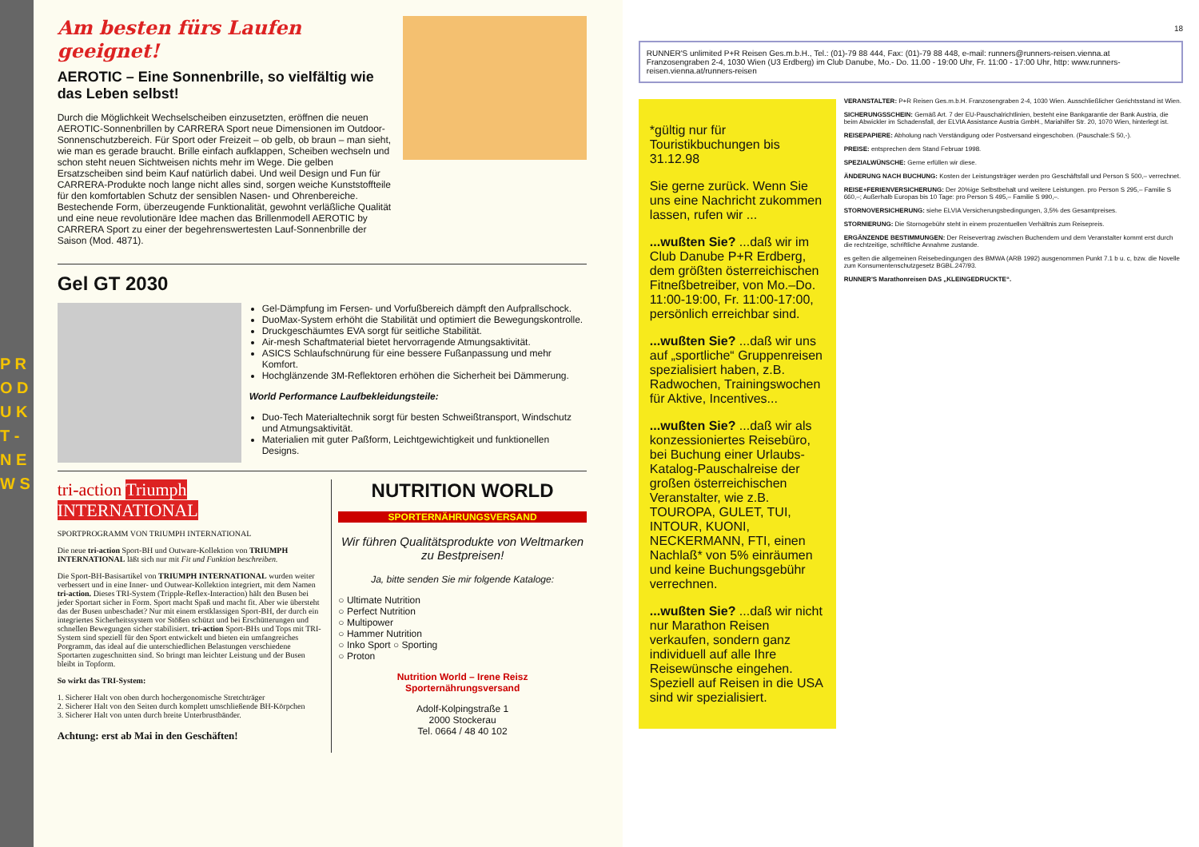P R O D U K T - N E W S
Am besten fürs Laufen geeignet!
AEROTIC – Eine Sonnenbrille, so vielfältig wie das Leben selbst!
Durch die Möglichkeit Wechselscheiben einzusetzten, eröffnen die neuen AEROTIC-Sonnenbrillen by CARRERA Sport neue Dimensionen im Outdoor-Sonnenschutzbereich. Für Sport oder Freizeit – ob gelb, ob braun – man sieht, wie man es gerade braucht. Brille einfach aufklappen, Scheiben wechseln und schon steht neuen Sichtweisen nichts mehr im Wege. Die gelben Ersatzscheiben sind beim Kauf natürlich dabei. Und weil Design und Fun für CARRERA-Produkte noch lange nicht alles sind, sorgen weiche Kunststoffteile für den komfortablen Schutz der sensiblen Nasen- und Ohrenbereiche. Bestechende Form, überzeugende Funktionalität, gewohnt verläßliche Qualität und eine neue revolutionäre Idee machen das Brillenmodell AEROTIC by CARRERA Sport zu einer der begehrenswertesten Lauf-Sonnenbrille der Saison (Mod. 4871).
Gel GT 2030
Gel-Dämpfung im Fersen- und Vorfußbereich dämpft den Aufprallschock.
DuoMax-System erhöht die Stabilität und optimiert die Bewegungskontrolle.
Druckgeschäumtes EVA sorgt für seitliche Stabilität.
Air-mesh Schaftmaterial bietet hervorragende Atmungsaktivität.
ASICS Schlaufschnürung für eine bessere Fußanpassung und mehr Komfort.
Hochglänzende 3M-Reflektoren erhöhen die Sicherheit bei Dämmerung.
World Performance Laufbekleidungsteile:
Duo-Tech Materialtechnik sorgt für besten Schweißtransport, Windschutz und Atmungsaktivität.
Materialien mit guter Paßform, Leichtgewichtigkeit und funktionellen Designs.
tri-action Triumph INTERNATIONAL
SPORTPROGRAMM VON TRIUMPH INTERNATIONAL
Die neue tri-action Sport-BH und Outware-Kollektion von TRIUMPH INTERNATIONAL läßt sich nur mit Fit und Funktion beschreiben.
Die Sport-BH-Basisartikel von TRIUMPH INTERNATIONAL wurden weiter verbessert und in eine Inner- und Outwear-Kollektion integriert, mit dem Namen tri-action. Dieses TRI-System (Tripple-Reflex-Interaction) hält den Busen bei jeder Sportart sicher in Form. Sport macht Spaß und macht fit. Aber wie übersteht das der Busen unbeschadet? Nur mit einem erstklassigen Sport-BH, der durch ein integriertes Sicherheitssystem vor Stößen schützt und bei Erschütterungen und schnellen Bewegungen sicher stabilisiert. tri-action Sport-BHs und Tops mit TRI-System sind speziell für den Sport entwickelt und bieten ein umfangreiches Porgramm, das ideal auf die unterschiedlichen Belastungen verschiedene Sportarten zugeschnitten sind. So bringt man leichter Leistung und der Busen bleibt in Topform.
So wirkt das TRI-System:
1. Sicherer Halt von oben durch hochergonomische Stretchträger
2. Sicherer Halt von den Seiten durch komplett umschließende BH-Körpchen
3. Sicherer Halt von unten durch breite Unterbrustbänder.
Achtung: erst ab Mai in den Geschäften!
NUTRITION WORLD
SPORTERNÄHRUNGSVERSAND
Wir führen Qualitätsprodukte von Weltmarken zu Bestpreisen!
Ja, bitte senden Sie mir folgende Kataloge:
○ Ultimate Nutrition
○ Perfect Nutrition
○ Multipower
○ Hammer Nutrition
○ Inko Sport ○ Sporting
○ Proton
Nutrition World – Irene Reisz
Sporternährungsversand
Adolf-Kolpingstraße 1
2000 Stockerau
Tel. 0664 / 48 40 102
18
RUNNER'S unlimited P+R Reisen Ges.m.b.H., Tel.: (01)-79 88 444, Fax: (01)-79 88 448, e-mail: runners@runners-reisen.vienna.at
Franzosengraben 2-4, 1030 Wien (U3 Erdberg) im Club Danube, Mo.- Do. 11.00 - 19:00 Uhr, Fr. 11:00 - 17:00 Uhr, http: www.runners-reisen.vienna.at/runners-reisen
*gültig nur für Touristikbuchungen bis 31.12.98
Sie gerne zurück. Wenn Sie uns eine Nachricht zukommen lassen, rufen wir ...
...wußten Sie? ...daß wir im Club Danube P+R Erdberg, dem größten österreichischen Fitneßbetreiber, von Mo.–Do. 11:00-19:00, Fr. 11:00-17:00, persönlich erreichbar sind.
...wußten Sie? ...daß wir uns auf „sportliche“ Gruppenreisen spezialisiert haben, z.B. Radwochen, Trainingswochen für Aktive, Incentives...
...wußten Sie? ...daß wir als konzessioniertes Reisebüro, bei Buchung einer Urlaubs-Katalog-Pauschalreise der großen österreichischen Veranstalter, wie z.B. TOUROPA, GULET, TUI, INTOUR, KUONI, NECKERMANN, FTI, einen Nachlaß* von 5% einräumen und keine Buchungsgebühr verrechnen.
...wußten Sie? ...daß wir nicht nur Marathon Reisen verkaufen, sondern ganz individuell auf alle Ihre Reisewünsche eingehen. Speziell auf Reisen in die USA sind wir spezialisiert.
VERANSTALTER: P+R Reisen Ges.m.b.H. Franzosengraben 2-4, 1030 Wien. Ausschließlicher Gerichtsstand ist Wien.
SICHERUNGSSCHEIN: Gemäß Art. 7 der EU-Pauschalrichtlinien, besteht eine Bankgarantie der Bank Austria, die beim Abwickler im Schadensfall, der ELVIA Assistance Austria GmbH., Mariahilfer Str. 20, 1070 Wien, hinterlegt ist.
REISEPAPIERE: Abholung nach Verständigung oder Postversand eingeschoben. (Pauschale:S 50,-).
PREISE: entsprechen dem Stand Februar 1998.
SPEZIALWÜNSCHE: Gerne erfüllen wir diese.
ÄNDERUNG NACH BUCHUNG: Kosten der Leistungsträger werden pro Geschäftsfall und Person S 500,– verrechnet.
REISE+FERIENVERSICHERUNG: Der 20%ige Selbstbehalt und weitere Leistungen. pro Person S 295,– Familie S 660,–; Außerhalb Europas bis 10 Tage: pro Person S 495,– Familie S 990,–.
STORNOVERSICHERUNG: siehe ELVIA Versicherungsbedingungen, 3,5% des Gesamtpreises.
STORNIERUNG: Die Stornogebühr steht in einem prozentuellen Verhältnis zum Reisepreis.
ERGÄNZENDE BESTIMMUNGEN: Der Reisevertrag zwischen Buchendem und dem Veranstalter kommt erst durch die rechtzeitige, schriftliche Annahme zustande.
es gelten die allgemeinen Reisebedingungen des BMWA (ARB 1992) ausgenommen Punkt 7.1 b u. c, bzw. die Novelle zum Konsumentenschutzgesetz BGBL.247/93.
RUNNER'S Marathonreisen DAS „KLEINGEDRUCKTE“.